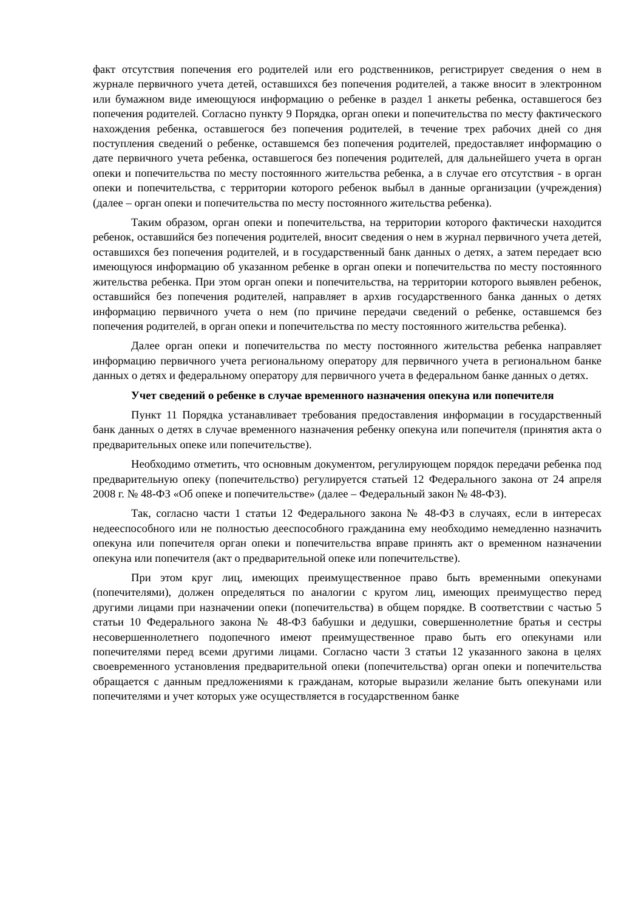факт отсутствия попечения его родителей или его родственников, регистрирует сведения о нем в журнале первичного учета детей, оставшихся без попечения родителей, а также вносит в электронном или бумажном виде имеющуюся информацию о ребенке в раздел 1 анкеты ребенка, оставшегося без попечения родителей. Согласно пункту 9 Порядка, орган опеки и попечительства по месту фактического нахождения ребенка, оставшегося без попечения родителей, в течение трех рабочих дней со дня поступления сведений о ребенке, оставшемся без попечения родителей, предоставляет информацию о дате первичного учета ребенка, оставшегося без попечения родителей, для дальнейшего учета в орган опеки и попечительства по месту постоянного жительства ребенка, а в случае его отсутствия - в орган опеки и попечительства, с территории которого ребенок выбыл в данные организации (учреждения) (далее – орган опеки и попечительства по месту постоянного жительства ребенка).
Таким образом, орган опеки и попечительства, на территории которого фактически находится ребенок, оставшийся без попечения родителей, вносит сведения о нем в журнал первичного учета детей, оставшихся без попечения родителей, и в государственный банк данных о детях, а затем передает всю имеющуюся информацию об указанном ребенке в орган опеки и попечительства по месту постоянного жительства ребенка. При этом орган опеки и попечительства, на территории которого выявлен ребенок, оставшийся без попечения родителей, направляет в архив государственного банка данных о детях информацию первичного учета о нем (по причине передачи сведений о ребенке, оставшемся без попечения родителей, в орган опеки и попечительства по месту постоянного жительства ребенка).
Далее орган опеки и попечительства по месту постоянного жительства ребенка направляет информацию первичного учета региональному оператору для первичного учета в региональном банке данных о детях и федеральному оператору для первичного учета в федеральном банке данных о детях.
Учет сведений о ребенке в случае временного назначения опекуна или попечителя
Пункт 11 Порядка устанавливает требования предоставления информации в государственный банк данных о детях в случае временного назначения ребенку опекуна или попечителя (принятия акта о предварительных опеке или попечительстве).
Необходимо отметить, что основным документом, регулирующем порядок передачи ребенка под предварительную опеку (попечительство) регулируется статьей 12 Федерального закона от 24 апреля 2008 г. № 48-ФЗ «Об опеке и попечительстве» (далее – Федеральный закон № 48-ФЗ).
Так, согласно части 1 статьи 12 Федерального закона № 48-ФЗ в случаях, если в интересах недееспособного или не полностью дееспособного гражданина ему необходимо немедленно назначить опекуна или попечителя орган опеки и попечительства вправе принять акт о временном назначении опекуна или попечителя (акт о предварительной опеке или попечительстве).
При этом круг лиц, имеющих преимущественное право быть временными опекунами (попечителями), должен определяться по аналогии с кругом лиц, имеющих преимущество перед другими лицами при назначении опеки (попечительства) в общем порядке. В соответствии с частью 5 статьи 10 Федерального закона № 48-ФЗ бабушки и дедушки, совершеннолетние братья и сестры несовершеннолетнего подопечного имеют преимущественное право быть его опекунами или попечителями перед всеми другими лицами. Согласно части 3 статьи 12 указанного закона в целях своевременного установления предварительной опеки (попечительства) орган опеки и попечительства обращается с данным предложениями к гражданам, которые выразили желание быть опекунами или попечителями и учет которых уже осуществляется в государственном банке